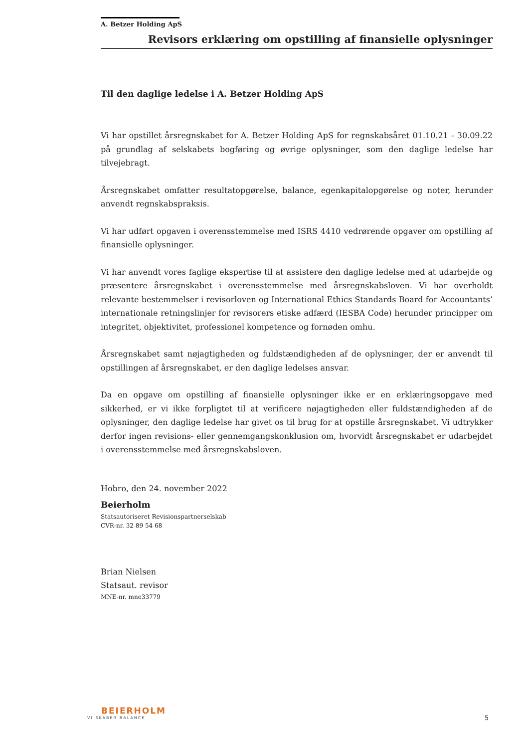A. Betzer Holding ApS
Revisors erklæring om opstilling af finansielle oplysninger
Til den daglige ledelse i A. Betzer Holding ApS
Vi har opstillet årsregnskabet for A. Betzer Holding ApS for regnskabsåret 01.10.21 - 30.09.22 på grundlag af selskabets bogføring og øvrige oplysninger, som den daglige ledelse har tilvejebragt.
Årsregnskabet omfatter resultatopgørelse, balance, egenkapitalopgørelse og noter, herunder anvendt regnskabspraksis.
Vi har udført opgaven i overensstemmelse med ISRS 4410 vedrørende opgaver om opstilling af finansielle oplysninger.
Vi har anvendt vores faglige ekspertise til at assistere den daglige ledelse med at udarbejde og præsentere årsregnskabet i overensstemmelse med årsregnskabsloven. Vi har overholdt relevante bestemmelser i revisorloven og International Ethics Standards Board for Accountants’ internationale retningslinjer for revisorers etiske adfærd (IESBA Code) herunder principper om integritet, objektivitet, professionel kompetence og fornøden omhu.
Årsregnskabet samt nøjagtigheden og fuldstændigheden af de oplysninger, der er anvendt til opstillingen af årsregnskabet, er den daglige ledelses ansvar.
Da en opgave om opstilling af finansielle oplysninger ikke er en erklæringsopgave med sikkerhed, er vi ikke forpligtet til at verificere nøjagtigheden eller fuldstændigheden af de oplysninger, den daglige ledelse har givet os til brug for at opstille årsregnskabet. Vi udtrykker derfor ingen revisions- eller gennemgangskonklusion om, hvorvidt årsregnskabet er udarbejdet i overensstemmelse med årsregnskabsloven.
Hobro, den 24. november 2022
Beierholm
Statsautoriseret Revisionspartnerselskab
CVR-nr. 32 89 54 68
Brian Nielsen
Statsaut. revisor
MNE-nr. mne33779
BEIERHOLM
VI SKABER BALANCE
5